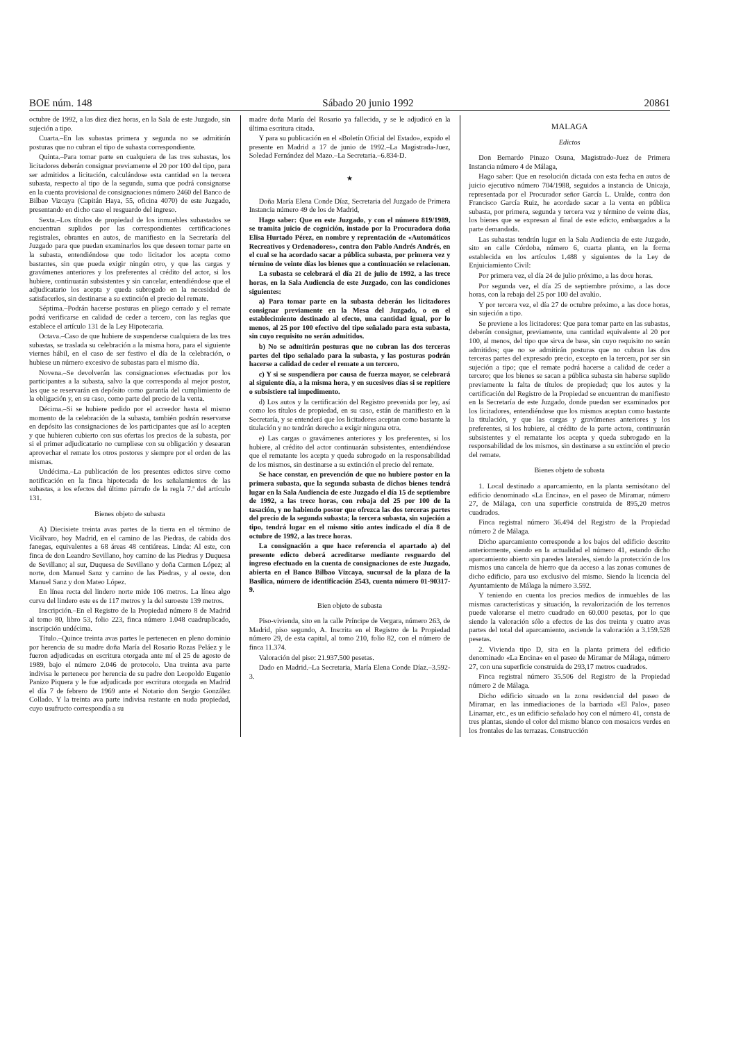BOE núm. 148 Sábado 20 junio 1992 20861
octubre de 1992, a las diez diez horas, en la Sala de este Juzgado, sin sujeción a tipo.
Cuarta.–En las subastas primera y segunda no se admitirán posturas que no cubran el tipo de subasta correspondiente.
Quinta.–Para tomar parte en cualquiera de las tres subastas, los licitadores deberán consignar previamente el 20 por 100 del tipo, para ser admitidos a licitación, calculándose esta cantidad en la tercera subasta, respecto al tipo de la segunda, suma que podrá consignarse en la cuenta provisional de consignaciones número 2460 del Banco de Bilbao Vizcaya (Capitán Haya, 55, oficina 4070) de este Juzgado, presentando en dicho caso el resguardo del ingreso.
Sexta.–Los títulos de propiedad de los inmuebles subastados se encuentran suplidos por las correspondientes certificaciones registrales, obrantes en autos, de manifiesto en la Secretaría del Juzgado para que puedan examinarlos los que deseen tomar parte en la subasta, entendiéndose que todo licitador los acepta como bastantes, sin que pueda exigir ningún otro, y que las cargas y gravámenes anteriores y los preferentes al crédito del actor, si los hubiere, continuarán subsistentes y sin cancelar, entendiéndose que el adjudicatario los acepta y queda subrogado en la necesidad de satisfacerlos, sin destinarse a su extinción el precio del remate.
Séptima.–Podrán hacerse posturas en pliego cerrado y el remate podrá verificarse en calidad de ceder a tercero, con las reglas que establece el artículo 131 de la Ley Hipotecaria.
Octava.–Caso de que hubiere de suspenderse cualquiera de las tres subastas, se traslada su celebración a la misma hora, para el siguiente viernes hábil, en el caso de ser festivo el día de la celebración, o hubiese un número excesivo de subastas para el mismo día.
Novena.–Se devolverán las consignaciones efectuadas por los participantes a la subasta, salvo la que corresponda al mejor postor, las que se reservarán en depósito como garantía del cumplimiento de la obligación y, en su caso, como parte del precio de la venta.
Décima.–Si se hubiere pedido por el acreedor hasta el mismo momento de la celebración de la subasta, también podrán reservarse en depósito las consignaciones de los participantes que así lo acepten y que hubieren cubierto con sus ofertas los precios de la subasta, por si el primer adjudicatario no cumpliese con su obligación y desearan aprovechar el remate los otros postores y siempre por el orden de las mismas.
Undécima.–La publicación de los presentes edictos sirve como notificación en la finca hipotecada de los señalamientos de las subastas, a los efectos del último párrafo de la regla 7.ª del artículo 131.
Bienes objeto de subasta
A) Diecisiete treinta avas partes de la tierra en el término de Vicálvaro, hoy Madrid, en el camino de las Piedras, de cabida dos fanegas, equivalentes a 68 áreas 48 centiáreas. Linda: Al este, con finca de don Leandro Sevillano, hoy camino de las Piedras y Duquesa de Sevillano; al sur, Duquesa de Sevillano y doña Carmen López; al norte, don Manuel Sanz y camino de las Piedras, y al oeste, don Manuel Sanz y don Mateo López.
En línea recta del lindero norte mide 106 metros. La línea algo curva del lindero este es de 117 metros y la del suroeste 139 metros.
Inscripción.–En el Registro de la Propiedad número 8 de Madrid al tomo 80, libro 53, folio 223, finca número 1.048 cuadruplicado, inscripción undécima.
Título.–Quince treinta avas partes le pertenecen en pleno dominio por herencia de su madre doña María del Rosario Rozas Peláez y le fueron adjudicadas en escritura otorgada ante mí el 25 de agosto de 1989, bajo el número 2.046 de protocolo. Una treinta ava parte indivisa le pertenece por herencia de su padre don Leopoldo Eugenio Panizo Piquera y le fue adjudicada por escritura otorgada en Madrid el día 7 de febrero de 1969 ante el Notario don Sergio González Collado. Y la treinta ava parte indivisa restante en nuda propiedad, cuyo usufructo correspondía a su
madre doña María del Rosario ya fallecida, y se le adjudicó en la última escritura citada.
Y para su publicación en el «Boletín Oficial del Estado», expido el presente en Madrid a 17 de junio de 1992.–La Magistrada-Juez, Soledad Fernández del Mazo.–La Secretaria.–6.834-D.
★
Doña María Elena Conde Díaz, Secretaria del Juzgado de Primera Instancia número 49 de los de Madrid,
Hago saber: Que en este Juzgado, y con el número 819/1989, se tramita juicio de cognición, instado por la Procuradora doña Elisa Hurtado Pérez, en nombre y reprentación de «Automáticos Recreativos y Ordenadores», contra don Pablo Andrés Andrés, en el cual se ha acordado sacar a pública subasta, por primera vez y término de veinte días los bienes que a continuación se relacionan.
La subasta se celebrará el día 21 de julio de 1992, a las trece horas, en la Sala Audiencia de este Juzgado, con las condiciones siguientes:
a) Para tomar parte en la subasta deberán los licitadores consignar previamente en la Mesa del Juzgado, o en el establecimiento destinado al efecto, una cantidad igual, por lo menos, al 25 por 100 efectivo del tipo señalado para esta subasta, sin cuyo requisito no serán admitidos.
b) No se admitirán posturas que no cubran las dos terceras partes del tipo señalado para la subasta, y las posturas podrán hacerse a calidad de ceder el remate a un tercero.
c) Y si se suspendiera por causa de fuerza mayor, se celebrará al siguiente día, a la misma hora, y en sucesivos días si se repitiere o subsistiere tal impedimento.
d) Los autos y la certificación del Registro prevenida por ley, así como los títulos de propiedad, en su caso, están de manifiesto en la Secretaría, y se entenderá que los licitadores aceptan como bastante la titulación y no tendrán derecho a exigir ninguna otra.
e) Las cargas o gravámenes anteriores y los preferentes, si los hubiere, al crédito del actor continuarán subsistentes, entendiéndose que el rematante los acepta y queda subrogado en la responsabilidad de los mismos, sin destinarse a su extinción el precio del remate.
Se hace constar, en prevención de que no hubiere postor en la primera subasta, que la segunda subasta de dichos bienes tendrá lugar en la Sala Audiencia de este Juzgado el día 15 de septiembre de 1992, a las trece horas, con rebaja del 25 por 100 de la tasación, y no habiendo postor que ofrezca las dos terceras partes del precio de la segunda subasta; la tercera subasta, sin sujeción a tipo, tendrá lugar en el mismo sitio antes indicado el día 8 de octubre de 1992, a las trece horas.
La consignación a que hace referencia el apartado a) del presente edicto deberá acreditarse mediante resguardo del ingreso efectuado en la cuenta de consignaciones de este Juzgado, abierta en el Banco Bilbao Vizcaya, sucursal de la plaza de la Basílica, número de identificación 2543, cuenta número 01-90317-9.
Bien objeto de subasta
Piso-vivienda, sito en la calle Príncipe de Vergara, número 263, de Madrid, piso segundo, A. Inscrita en el Registro de la Propiedad número 29, de esta capital, al tomo 210, folio 82, con el número de finca 11.374.
Valoración del piso: 21.937.500 pesetas.
Dado en Madrid.–La Secretaria, María Elena Conde Díaz.–3.592-3.
MALAGA
Edictos
Don Bernardo Pinazo Osuna, Magistrado-Juez de Primera Instancia número 4 de Málaga,
Hago saber: Que en resolución dictada con esta fecha en autos de juicio ejecutivo número 704/1988, seguidos a instancia de Unicaja, representada por el Procurador señor García L. Uralde, contra don Francisco García Ruiz, he acordado sacar a la venta en pública subasta, por primera, segunda y tercera vez y término de veinte días, los bienes que se expresan al final de este edicto, embargados a la parte demandada.
Las subastas tendrán lugar en la Sala Audiencia de este Juzgado, sito en calle Córdoba, número 6, cuarta planta, en la forma establecida en los artículos 1.488 y siguientes de la Ley de Enjuiciamiento Civil:
Por primera vez, el día 24 de julio próximo, a las doce horas.
Por segunda vez, el día 25 de septiembre próximo, a las doce horas, con la rebaja del 25 por 100 del avalúo.
Y por tercera vez, el día 27 de octubre próximo, a las doce horas, sin sujeción a tipo.
Se previene a los licitadores: Que para tomar parte en las subastas, deberán consignar, previamente, una cantidad equivalente al 20 por 100, al menos, del tipo que sirva de base, sin cuyo requisito no serán admitidos; que no se admitirán posturas que no cubran las dos terceras partes del expresado precio, excepto en la tercera, por ser sin sujeción a tipo; que el remate podrá hacerse a calidad de ceder a tercero; que los bienes se sacan a pública subasta sin haberse suplido previamente la falta de títulos de propiedad; que los autos y la certificación del Registro de la Propiedad se encuentran de manifiesto en la Secretaría de este Juzgado, donde puedan ser examinados por los licitadores, entendiéndose que los mismos aceptan como bastante la titulación, y que las cargas y gravámenes anteriores y los preferentes, si los hubiere, al crédito de la parte actora, continuarán subsistentes y el rematante los acepta y queda subrogado en la responsabilidad de los mismos, sin destinarse a su extinción el precio del remate.
Bienes objeto de subasta
1. Local destinado a aparcamiento, en la planta semisótano del edificio denominado «La Encina», en el paseo de Miramar, número 27, de Málaga, con una superficie construida de 895,20 metros cuadrados.
Finca registral número 36.494 del Registro de la Propiedad número 2 de Málaga.
Dicho aparcamiento corresponde a los bajos del edificio descrito anteriormente, siendo en la actualidad el número 41, estando dicho aparcamiento abierto sin paredes laterales, siendo la protección de los mismos una cancela de hierro que da acceso a las zonas comunes de dicho edificio, para uso exclusivo del mismo. Siendo la licencia del Ayuntamiento de Málaga la número 3.592.
Y teniendo en cuenta los precios medios de inmuebles de las mismas características y situación, la revalorización de los terrenos puede valorarse el metro cuadrado en 60.000 pesetas, por lo que siendo la valoración sólo a efectos de las dos treinta y cuatro avas partes del total del aparcamiento, asciende la valoración a 3.159.528 pesetas.
2. Vivienda tipo D, sita en la planta primera del edificio denominado «La Encina» en el paseo de Miramar de Málaga, número 27, con una superficie construida de 293,17 metros cuadrados.
Finca registral número 35.506 del Registro de la Propiedad número 2 de Málaga.
Dicho edificio situado en la zona residencial del paseo de Miramar, en las inmediaciones de la barriada «El Palo», paseo Linamar, etc., es un edificio señalado hoy con el número 41, consta de tres plantas, siendo el color del mismo blanco con mosaicos verdes en los frontales de las terrazas. Construcción